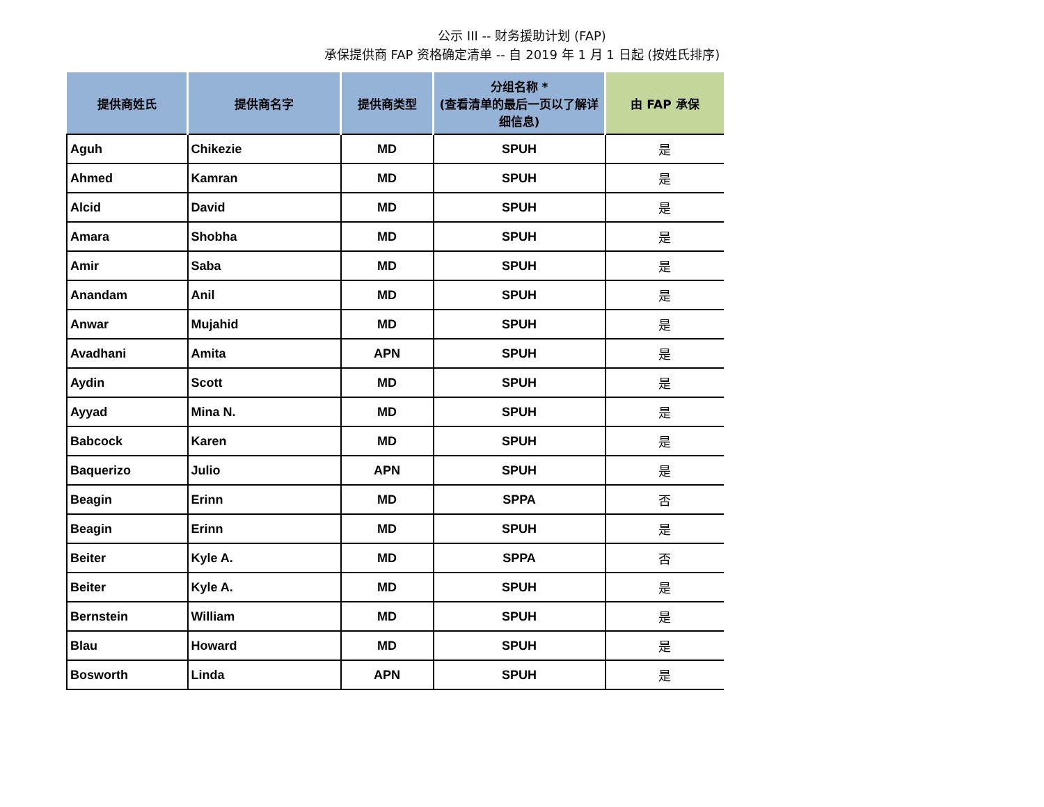公示 III -- 财务援助计划 (FAP)
承保提供商 FAP 资格确定清单 -- 自 2019 年 1 月 1 日起 (按姓氏排序)
| 提供商姓氏 | 提供商名字 | 提供商类型 | 分组名称 * (查看清单的最后一页以了解详细信息) | 由 FAP 承保 |
| --- | --- | --- | --- | --- |
| Aguh | Chikezie | MD | SPUH | 是 |
| Ahmed | Kamran | MD | SPUH | 是 |
| Alcid | David | MD | SPUH | 是 |
| Amara | Shobha | MD | SPUH | 是 |
| Amir | Saba | MD | SPUH | 是 |
| Anandam | Anil | MD | SPUH | 是 |
| Anwar | Mujahid | MD | SPUH | 是 |
| Avadhani | Amita | APN | SPUH | 是 |
| Aydin | Scott | MD | SPUH | 是 |
| Ayyad | Mina N. | MD | SPUH | 是 |
| Babcock | Karen | MD | SPUH | 是 |
| Baquerizo | Julio | APN | SPUH | 是 |
| Beagin | Erinn | MD | SPPA | 否 |
| Beagin | Erinn | MD | SPUH | 是 |
| Beiter | Kyle A. | MD | SPPA | 否 |
| Beiter | Kyle A. | MD | SPUH | 是 |
| Bernstein | William | MD | SPUH | 是 |
| Blau | Howard | MD | SPUH | 是 |
| Bosworth | Linda | APN | SPUH | 是 |